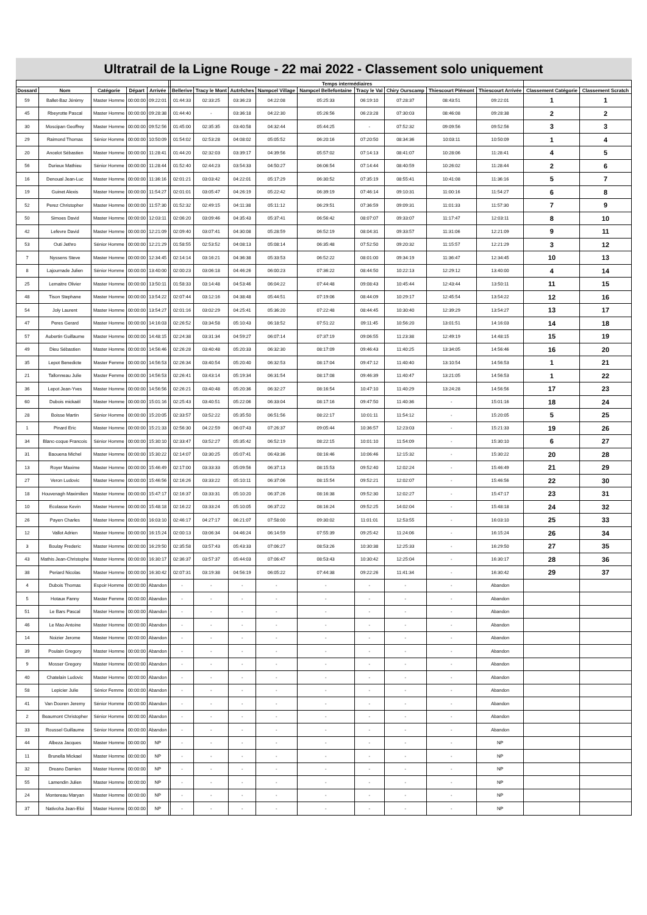Ultratrail de la Ligne Rouge - 22 mai 2022 - Classement solo uniquement
| | | | | | | Temps intermédiaires | | | | | | | | | | |
| --- | --- | --- | --- | --- | --- | --- | --- | --- | --- | --- | --- | --- | --- | --- | --- | --- |
| Dossard | Nom | Catégorie | Départ | Arrivée | | Bellerive | Tracy le Mont | Autrêches | Nampcel Village | Nampcel Bellefontaine | Tracy le Val | Chiry Ourscamp | Thiescourt Plémont | Thiescourt Arrivée | Classement Catégorie | Classement Scratch |
| 59 | Ballet-Baz Jérémy | Master Homme | 00:00:00 | 09:22:01 | | 01:44:33 | 02:33:25 | 03:36:23 | 04:22:08 | 05:25:33 | 06:19:10 | 07:28:37 | 08:43:51 | 09:22:01 | 1 | 1 |
| 45 | Rbeyrotte Pascal | Master Homme | 00:00:00 | 09:28:38 | | 01:44:40 | - | 03:36:18 | 04:22:30 | 05:26:56 | 06:23:28 | 07:30:03 | 08:46:08 | 09:28:38 | 2 | 2 |
| 30 | Moscipan Geoffrey | Master Homme | 00:00:00 | 09:52:56 | | 01:45:00 | 02:35:35 | 03:40:58 | 04:32:44 | 05:44:25 | - | 07:52:32 | 09:09:56 | 09:52:56 | 3 | 3 |
| 29 | Raimond Thomas | Sénior Homme | 00:00:00 | 10:50:09 | | 01:54:02 | 02:53:28 | 04:08:02 | 05:05:52 | 06:20:16 | 07:20:50 | 08:34:36 | 10:03:11 | 10:50:09 | 1 | 4 |
| 20 | Ancelot Sébastien | Master Homme | 00:00:00 | 11:28:41 | | 01:44:20 | 02:32:03 | 03:39:17 | 04:39:56 | 05:57:02 | 07:14:13 | 08:41:07 | 10:28:06 | 11:28:41 | 4 | 5 |
| 56 | Durieux Mathieu | Sénior Homme | 00:00:00 | 11:28:44 | | 01:52:40 | 02:44:23 | 03:54:33 | 04:50:27 | 06:06:54 | 07:14:44 | 08:40:59 | 10:26:02 | 11:28:44 | 2 | 6 |
| 16 | Denoual Jean-Luc | Master Homme | 00:00:00 | 11:36:16 | | 02:01:21 | 03:03:42 | 04:22:01 | 05:17:29 | 06:30:52 | 07:35:19 | 08:55:41 | 10:41:08 | 11:36:16 | 5 | 7 |
| 19 | Guinet Alexis | Master Homme | 00:00:00 | 11:54:27 | | 02:01:01 | 03:05:47 | 04:26:19 | 05:22:42 | 06:39:19 | 07:46:14 | 09:10:31 | 11:00:16 | 11:54:27 | 6 | 8 |
| 52 | Perez Christopher | Master Homme | 00:00:00 | 11:57:30 | | 01:52:32 | 02:49:15 | 04:11:38 | 05:11:12 | 06:29:51 | 07:36:59 | 09:09:31 | 11:01:33 | 11:57:30 | 7 | 9 |
| 50 | Simoes David | Master Homme | 00:00:00 | 12:03:11 | | 02:06:20 | 03:09:46 | 04:35:43 | 05:37:41 | 06:56:42 | 08:07:07 | 09:33:07 | 11:17:47 | 12:03:11 | 8 | 10 |
| 42 | Lefevre David | Master Homme | 00:00:00 | 12:21:09 | | 02:09:40 | 03:07:41 | 04:30:08 | 05:28:59 | 06:52:19 | 08:04:31 | 09:33:57 | 11:31:06 | 12:21:09 | 9 | 11 |
| 53 | Outi Jethro | Sénior Homme | 00:00:00 | 12:21:29 | | 01:58:55 | 02:53:52 | 04:08:13 | 05:08:14 | 06:35:48 | 07:52:50 | 09:20:32 | 11:15:57 | 12:21:29 | 3 | 12 |
| 7 | Nyssens Steve | Master Homme | 00:00:00 | 12:34:45 | | 02:14:14 | 03:16:21 | 04:36:38 | 05:33:53 | 06:52:22 | 08:01:00 | 09:34:19 | 11:36:47 | 12:34:45 | 10 | 13 |
| 8 | Lajournade Julien | Sénior Homme | 00:00:00 | 13:40:00 | | 02:00:23 | 03:06:18 | 04:46:26 | 06:00:23 | 07:36:22 | 08:44:50 | 10:22:13 | 12:29:12 | 13:40:00 | 4 | 14 |
| 25 | Lemaitre Olivier | Master Homme | 00:00:00 | 13:50:11 | | 01:58:33 | 03:14:48 | 04:53:46 | 06:04:22 | 07:44:48 | 09:08:43 | 10:45:44 | 12:43:44 | 13:50:11 | 11 | 15 |
| 48 | Tison Stephane | Master Homme | 00:00:00 | 13:54:22 | | 02:07:44 | 03:12:16 | 04:38:48 | 05:44:51 | 07:19:06 | 08:44:09 | 10:29:17 | 12:45:54 | 13:54:22 | 12 | 16 |
| 54 | Joly Laurent | Master Homme | 00:00:00 | 13:54:27 | | 02:01:16 | 03:02:29 | 04:25:41 | 05:36:20 | 07:22:48 | 08:44:45 | 10:30:40 | 12:39:29 | 13:54:27 | 13 | 17 |
| 47 | Peres Gerard | Master Homme | 00:00:00 | 14:16:03 | | 02:26:52 | 03:34:58 | 05:10:43 | 06:18:52 | 07:51:22 | 09:11:45 | 10:56:20 | 13:01:51 | 14:16:03 | 14 | 18 |
| 57 | Aubertin Guillaume | Master Homme | 00:00:00 | 14:48:15 | | 02:24:38 | 03:31:34 | 04:59:27 | 06:07:14 | 07:37:19 | 09:06:55 | 11:23:38 | 12:49:19 | 14:48:15 | 15 | 19 |
| 49 | Dieu Sébastien | Master Homme | 00:00:00 | 14:56:46 | | 02:26:28 | 03:40:48 | 05:20:33 | 06:32:30 | 08:17:09 | 09:46:43 | 11:40:25 | 13:34:05 | 14:56:46 | 16 | 20 |
| 35 | Lepot Benedicte | Master Femme | 00:00:00 | 14:56:53 | | 02:26:34 | 03:40:54 | 05:20:40 | 06:32:53 | 08:17:04 | 09:47:12 | 11:40:40 | 13:10:54 | 14:56:53 | 1 | 21 |
| 21 | Tallonneau Julie | Master Femme | 00:00:00 | 14:56:53 | | 02:26:41 | 03:43:14 | 05:19:34 | 06:31:54 | 08:17:08 | 09:46:39 | 11:40:47 | 13:21:05 | 14:56:53 | 1 | 22 |
| 36 | Lepot Jean-Yves | Master Homme | 00:00:00 | 14:56:56 | | 02:26:21 | 03:40:48 | 05:20:36 | 06:32:27 | 08:16:54 | 10:47:10 | 11:40:29 | 13:24:28 | 14:56:56 | 17 | 23 |
| 60 | Dubois mickaël | Master Homme | 00:00:00 | 15:01:16 | | 02:25:43 | 03:40:51 | 05:22:06 | 06:33:04 | 08:17:16 | 09:47:50 | 11:40:36 | - | 15:01:16 | 18 | 24 |
| 28 | Boisse Martin | Sénior Homme | 00:00:00 | 15:20:05 | | 02:33:57 | 03:52:22 | 05:35:50 | 06:51:56 | 08:22:17 | 10:01:11 | 11:54:12 | - | 15:20:05 | 5 | 25 |
| 1 | Pinard Eric | Master Homme | 00:00:00 | 15:21:33 | | 02:56:30 | 04:22:59 | 06:07:43 | 07:26:37 | 09:05:44 | 10:36:57 | 12:23:03 | - | 15:21:33 | 19 | 26 |
| 34 | Blanc-coque Francois | Sénior Homme | 00:00:00 | 15:30:10 | | 02:33:47 | 03:52:27 | 05:35:42 | 06:52:19 | 08:22:15 | 10:01:10 | 11:54:09 | - | 15:30:10 | 6 | 27 |
| 31 | Baouena Michel | Master Homme | 00:00:00 | 15:30:22 | | 02:14:07 | 03:30:25 | 05:07:41 | 06:43:36 | 08:16:46 | 10:06:46 | 12:15:32 | - | 15:30:22 | 20 | 28 |
| 13 | Royer Maxime | Master Homme | 00:00:00 | 15:46:49 | | 02:17:00 | 03:33:33 | 05:09:56 | 06:37:13 | 08:15:53 | 09:52:40 | 12:02:24 | - | 15:46:49 | 21 | 29 |
| 27 | Veron Ludovic | Master Homme | 00:00:00 | 15:46:56 | | 02:16:26 | 03:33:22 | 05:10:11 | 06:37:06 | 08:15:54 | 09:52:21 | 12:02:07 | - | 15:46:56 | 22 | 30 |
| 18 | Houvenagh Maximilien | Master Homme | 00:00:00 | 15:47:17 | | 02:16:37 | 03:33:31 | 05:10:20 | 06:37:26 | 08:16:38 | 09:52:30 | 12:02:27 | - | 15:47:17 | 23 | 31 |
| 10 | Ecolasse Kevin | Master Homme | 00:00:00 | 15:48:18 | | 02:16:22 | 03:33:24 | 05:10:05 | 06:37:22 | 08:16:24 | 09:52:25 | 14:02:04 | - | 15:48:18 | 24 | 32 |
| 26 | Payen Charles | Master Homme | 00:00:00 | 16:03:10 | | 02:46:17 | 04:27:17 | 06:21:07 | 07:58:00 | 09:30:02 | 11:01:01 | 12:53:55 | - | 16:03:10 | 25 | 33 |
| 12 | Vallot Adrien | Master Homme | 00:00:00 | 16:15:24 | | 02:00:13 | 03:06:34 | 04:46:24 | 06:14:59 | 07:55:39 | 09:25:42 | 11:24:06 | - | 16:15:24 | 26 | 34 |
| 3 | Boulay Frederic | Master Homme | 00:00:00 | 16:29:50 | | 02:35:58 | 03:57:43 | 05:43:33 | 07:06:27 | 08:53:26 | 10:30:38 | 12:25:33 | - | 16:29:50 | 27 | 35 |
| 43 | Mathis Jean-Christophe | Master Homme | 00:00:00 | 16:30:17 | | 02:36:37 | 03:57:37 | 05:44:03 | 07:06:47 | 08:53:43 | 10:30:42 | 12:25:04 | - | 16:30:17 | 28 | 36 |
| 38 | Periard Nicolas | Master Homme | 00:00:00 | 16:30:42 | | 02:07:31 | 03:19:38 | 04:56:19 | 06:05:22 | 07:44:38 | 09:22:26 | 11:41:34 | - | 16:30:42 | 29 | 37 |
| 4 | Dubois Thomas | Espoir Homme | 00:00:00 | Abandon | | - | - | - | - | - | - | - | - | Abandon | | |
| 5 | Hotaux Fanny | Master Femme | 00:00:00 | Abandon | | - | - | - | - | - | - | - | - | Abandon | | |
| 51 | Le Bars Pascal | Master Homme | 00:00:00 | Abandon | | - | - | - | - | - | - | - | - | Abandon | | |
| 46 | Le Mao Antoine | Master Homme | 00:00:00 | Abandon | | - | - | - | - | - | - | - | - | Abandon | | |
| 14 | Noizier Jerome | Master Homme | 00:00:00 | Abandon | | - | - | - | - | - | - | - | - | Abandon | | |
| 39 | Poulain Gregory | Master Homme | 00:00:00 | Abandon | | - | - | - | - | - | - | - | - | Abandon | | |
| 9 | Mosser Gregory | Master Homme | 00:00:00 | Abandon | | - | - | - | - | - | - | - | - | Abandon | | |
| 40 | Chatelain Ludovic | Master Homme | 00:00:00 | Abandon | | - | - | - | - | - | - | - | - | Abandon | | |
| 58 | Lepicier Julie | Sénior Femme | 00:00:00 | Abandon | | - | - | - | - | - | - | - | - | Abandon | | |
| 41 | Van Dooren Jeremy | Sénior Homme | 00:00:00 | Abandon | | - | - | - | - | - | - | - | - | Abandon | | |
| 2 | Beaumont Christopher | Sénior Homme | 00:00:00 | Abandon | | - | - | - | - | - | - | - | - | Abandon | | |
| 33 | Roussel Guillaume | Sénior Homme | 00:00:00 | Abandon | | - | - | - | - | - | - | - | - | Abandon | | |
| 44 | Albeza Jacques | Master Homme | 00:00:00 | NP | | - | - | - | - | - | - | - | - | NP | | |
| 11 | Brunella Mickael | Master Homme | 00:00:00 | NP | | - | - | - | - | - | - | - | - | NP | | |
| 32 | Dreano Damien | Master Homme | 00:00:00 | NP | | - | - | - | - | - | - | - | - | NP | | |
| 55 | Lamendin Julien | Master Homme | 00:00:00 | NP | | - | - | - | - | - | - | - | - | NP | | |
| 24 | Montereau Maryan | Master Homme | 00:00:00 | NP | | - | - | - | - | - | - | - | - | NP | | |
| 37 | Nativoha Jean-Eloi | Master Homme | 00:00:00 | NP | | - | - | - | - | - | - | - | - | NP | | |